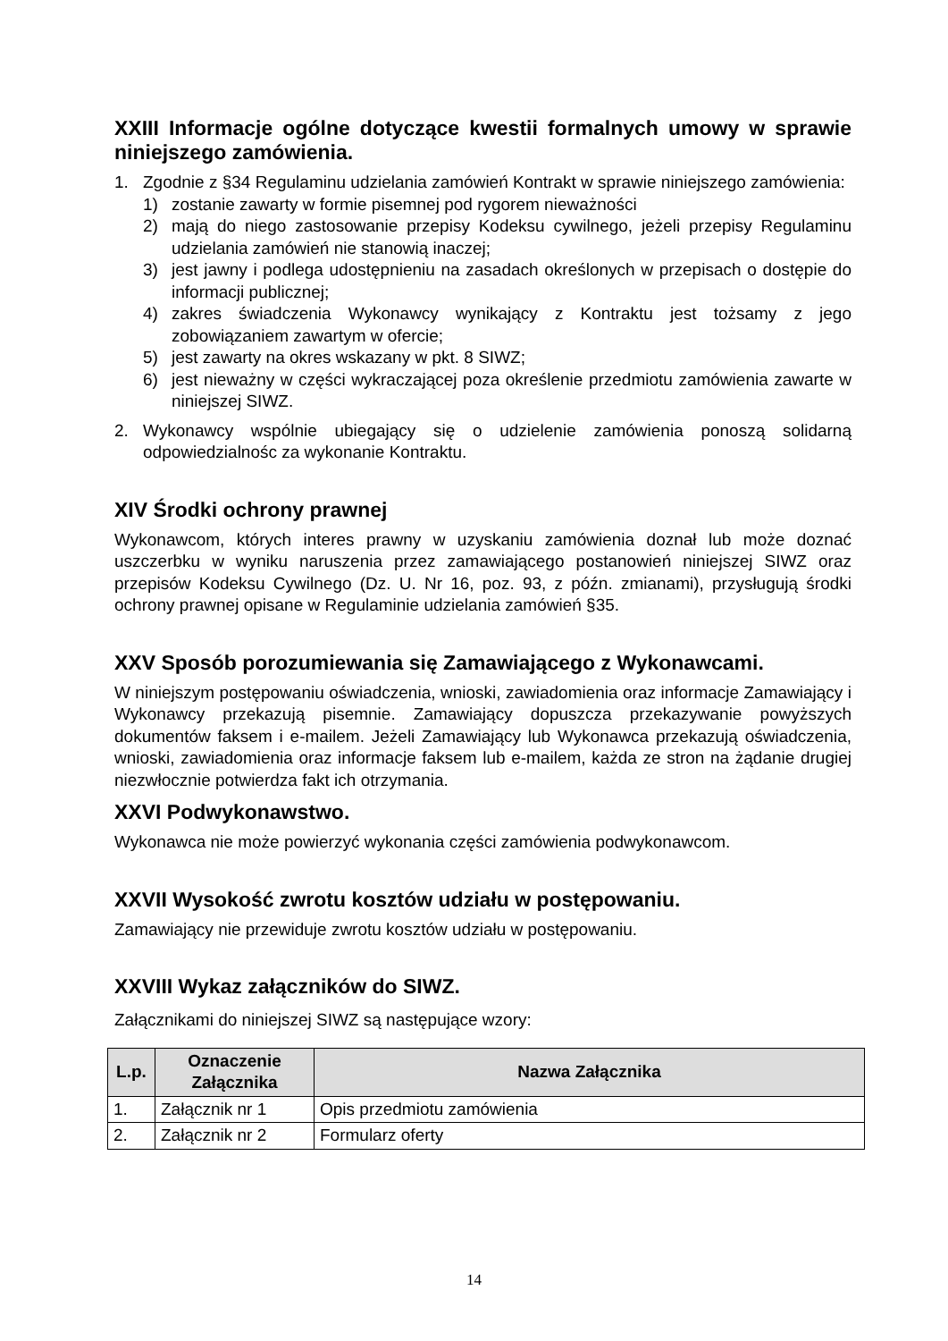XXIII Informacje ogólne dotyczące kwestii formalnych umowy w sprawie niniejszego zamówienia.
1. Zgodnie z §34 Regulaminu udzielania zamówień Kontrakt w sprawie niniejszego zamówienia:
1) zostanie zawarty w formie pisemnej pod rygorem nieważności
2) mają do niego zastosowanie przepisy Kodeksu cywilnego, jeżeli przepisy Regulaminu udzielania zamówień nie stanowią inaczej;
3) jest jawny i podlega udostępnieniu na zasadach określonych w przepisach o dostępie do informacji publicznej;
4) zakres świadczenia Wykonawcy wynikający z Kontraktu jest tożsamy z jego zobowiązaniem zawartym w ofercie;
5) jest zawarty na okres wskazany w pkt. 8 SIWZ;
6) jest nieważny w części wykraczającej poza określenie przedmiotu zamówienia zawarte w niniejszej SIWZ.
2. Wykonawcy wspólnie ubiegający się o udzielenie zamówienia ponoszą solidarną odpowiedzialnośc za wykonanie Kontraktu.
XIV Środki ochrony prawnej
Wykonawcom, których interes prawny w uzyskaniu zamówienia doznał lub może doznać uszczerbku w wyniku naruszenia przez zamawiającego postanowień niniejszej SIWZ oraz przepisów Kodeksu Cywilnego (Dz. U. Nr 16, poz. 93, z późn. zmianami), przysługują środki ochrony prawnej opisane w Regulaminie udzielania zamówień §35.
XXV Sposób porozumiewania się Zamawiającego z Wykonawcami.
W niniejszym postępowaniu oświadczenia, wnioski, zawiadomienia oraz informacje Zamawiający i Wykonawcy przekazują pisemnie. Zamawiający dopuszcza przekazywanie powyższych dokumentów faksem i e-mailem. Jeżeli Zamawiający lub Wykonawca przekazują oświadczenia, wnioski, zawiadomienia oraz informacje faksem lub e-mailem, każda ze stron na żądanie drugiej niezwłocznie potwierdza fakt ich otrzymania.
XXVI Podwykonawstwo.
Wykonawca nie może powierzyć wykonania części zamówienia podwykonawcom.
XXVII Wysokość zwrotu kosztów udziału w postępowaniu.
Zamawiający nie przewiduje zwrotu kosztów udziału w postępowaniu.
XXVIII Wykaz załączników do SIWZ.
Załącznikami do niniejszej SIWZ są następujące wzory:
| L.p. | Oznaczenie Załącznika | Nazwa Załącznika |
| --- | --- | --- |
| 1. | Załącznik nr 1 | Opis przedmiotu zamówienia |
| 2. | Załącznik nr 2 | Formularz oferty |
14